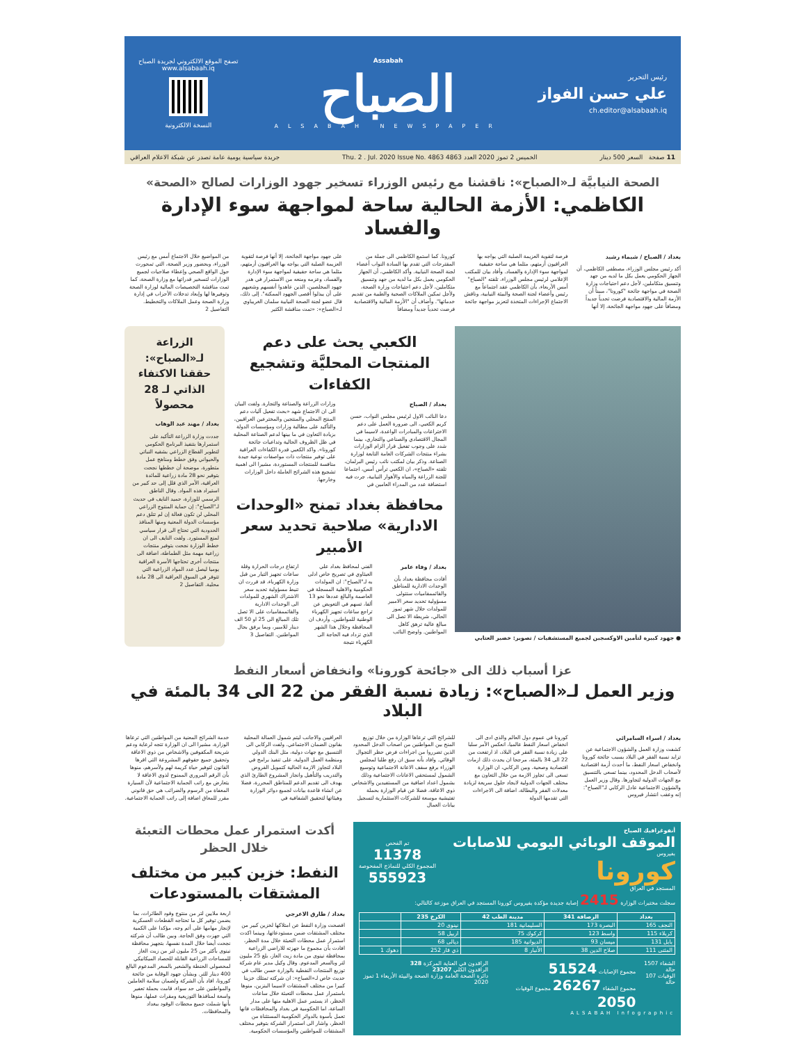رئيس التحرير
علي حسن الفواز
ch.editor@alsabaah.iq
Assabah
الصباح
ALSABAH NEWSPAPER
تصفح الموقع الالكتروني لجريدة الصباح
www.alsabaah.iq
النسخة الالكترونية
11 صفحة السعر 500 دينار الخميس 2 تموز 2020 العدد 4863 Thu. 2 . Jul. 2020 Issue No. 4863 جريدة سياسية يومية عامة تصدر عن شبكة الاعلام العراقي
الصحة النيابيَّة لـ«الصباح»: ناقشنا مع رئيس الوزراء تسخير جهود الوزارات لصالح «الصحة»
الكاظمي: الأزمة الحالية ساحة لمواجهة سوء الإدارة والفساد
بغداد / الصباح / شيماء رشيد
أكد رئيس مجلس الوزراء، مصطفى الكاظمي، أن الجهاز الحكومي يعمل بكل ما لديه من جهد وتنسيق متكاملين، لأجل دعم احتياجات وزارة الصحة في مواجهة جائحة "كورونا"، مبيناً أن الأزمة المالية والاقتصادية فرضت تحدياً جديداً ومضافاً على جهود مواجهة الجائحة، إلا أنها
فرصة لتقوية العزيمة الصلبة التي يواجه بها العراقيون أزمتهم، مثلما هي ساحة حقيقية لمواجهة سوء الإدارة والفساد. وأفاد بيان للمكتب الإعلامي لرئيس مجلس الوزراء، تلقته "الصباح" أمس الأربعاء، بأن الكاظمي عقد اجتماعاً مع رئيس وأعضاء لجنة الصحة والبيئة النيابية، وناقش الاجتماع الإجراءات المتخذة لتعزيز مواجهة جائحة
كورونا. كما استمع الكاظمي الى جملة من المقترحات التي تقدم بها السادة النواب أعضاء لجنة الصحة النيابية. وأكد الكاظمي، أن الجهاز الحكومي يعمل بكل ما لديه من جهد وتنسيق متكاملين، لأجل دعم احتياجات وزارة الصحة، ولأجل تمكين الملاكات الصحية والطبية من تقديم خدماتها". وأضاف أن "الأزمة المالية والاقتصادية فرضت تحدياً جديداً ومضافاً
على جهود مواجهة الجائحة، إلا أنها فرصة لتقوية العزيمة الصلبة التي يواجه بها العراقيون أزمتهم، مثلما هي ساحة حقيقية لمواجهة سوء الإدارة والفساد، وعزمه ومنعه من الاستمرار في هدر جهود المخلصين، الذين عاهدوا أنفسهم وشعبهم على أن يبذلوا أقصى الجهود الممكنة". إلى ذلك، قال عضو لجنة الصحة النيابية سلمان الغريباوي لـ«الصباح»: «تمت مناقشة الكثير
من المواضيع خلال الاجتماع أمس مع رئيس الوزراء، وبحضور وزير الصحة، التي تمحورت حول الواقع الصحي وإعطاء صلاحيات لجميع الوزارات لتسخير قدراتها مع وزارة الصحة، كما تمت مناقشة التخصيصات المالية لوزارة الصحة وتوفيرها لها وإبعاد تدخلات الأحزاب في إدارة وزارة الصحة وعمل الملاكات والتخطيط. التفاصيل 2
● جهود كبيرة لتأمين الاوكسجين لجميع المستشفيات / تصوير: خضير العتابي
الكعبي يحث على دعم المنتجات المحليَّة وتشجيع الكفاءات
بغداد / الصباح
دعا النائب الاول لرئيس مجلس النواب، حسن كريم الكعبي، الى ضرورة العمل على دعم الاختراعات والمبادرات الواعدة، لاسيما في المجال الاقتصادي والصناعي والتجاري، بينما شدد على وجوب تفعيل قرار الزام الوزارات بشراء منتجات الشركات العامة التابعة لوزارة الصناعة. وذكر بيان لمكتب نائب رئيس البرلمان، تلقته «الصباح»، ان الكعبي ترأس أمس، اجتماعا للجنة الزراعة والمياه والأهوار النيابية، جرت فيه استضافة عدد من المدراء العامين في
وزارات الزراعة والصناعة والتجارة. ولفت البيان الى ان الاجتماع شهد «بحث تفعيل آليات دعم المنتج المحلي والمنتجين والمخترعين العراقيين، والتأكيد على مطالبة وزارات ومؤسسات الدولة بزيادة التعاون في ما بينها لدعم الصناعة المحلية في ظل الظروف الحالية وتداعيات جائحة كورونا». واكد الكعبي قدرة الكفاءات العراقية على توفير منتجات ذات مواصفات نوعية جيدة منافسة للمنتجات المستوردة، مشيرا الى اهمية تشجيع هذه الشرائح العاملة داخل الوزارات وخارجها.
محافظة بغداد تمنح «الوحدات الادارية» صلاحية تحديد سعر الأمبير
بغداد / وفاء عامر
أفادت محافظة بغداد بأن الوحدات الادارية للمناطق والقائممقاميات ستتولى مسؤولية تحديد سعر الامبير للمولدات خلال شهر تموز الحالي، شريطة الا تصل الى مبالغ عالية ترهق كاهل المواطنين. واوضح النائب
الفني لمحافظ بغداد علي العيثاوي في تصريح خاص ادلى به لـ"الصباح": ان المولدات الحكومية والاهلية المسجلة في العاصمة والبالغ عددها نحو 13 ألفا، تسهم في التعويض عن تراجع ساعات تجهيز الكهرباء الوطنية للمواطنين. وأردف ان المحافظة وخلال هذا الشهر الذي تزداد فيه الحاجة الى الكهرباء نتيجة
ارتفاع درجات الحرارة وقلة ساعات تجهيز التيار من قبل وزارة الكهرباء، قد قررت ان تنيط مسؤولية تحديد سعر الاشتراك الشهري للمولدات الى الوحدات الادارية والقائممقاميات على الا تصل تلك المبالغ الى 25 او 50 الف دينار للامبير، وبما يرفق بحال المواطنين. التفاصيل 3
الزراعة لـ«الصباح»: حققنا الاكتفاء الذاتي لـ 28 محصولاً
بغداد / مهند عبد الوهاب
جددت وزارة الزراعة التأكيد على استمرارها بتنفيذ البرنامج الحكومي لتطوير القطاع الزراعي بشقيه النباتي والحيواني وفق خطط ومناهج عمل متطورة، موضحة أن خططها نجحت بتوفير نحو 28 مادة زراعية للمائدة العراقية، الأمر الذي قلل إلى حد كبير من استيراد هذه المواد. وقال الناطق الرسمي للوزارة، حميد النايف في حديث لـ"الصباح": إن حماية المنتوج الزراعي المحلي لن تكون فعالة إن لم تتلق دعم مؤسسات الدولة المعنية ومنها المنافذ الحدودية التي تحتاج الى قرار سياسي لمنع المستورد. ولفت النايف الى ان خطط الوزارة نجحت بتوفير منتجات زراعية مهمة مثل الطماطة، اضافة الى منتجات أخرى تحتاجها الأسرة العراقية يوميا ليصل عدد المواد الزراعية التي تتوفر في السوق العراقية الى 28 مادة محلية. التفاصيل 2
عزا أسباب ذلك الى «جائحة كورونا» وانخفاض أسعار النفط
وزير العمل لـ«الصباح»: زيادة نسبة الفقر من 22 الى 34 بالمئة في البلاد
بغداد / اسراء السامرائي
كشفت وزارة العمل والشؤون الاجتماعية عن تزايد نسبة الفقر في البلاد بسبب جائحة كورونا وانخفاض اسعار النفط، ما أحدث أزمة اقتصادية لأصحاب الدخل المحدود، بينما تسعى بالتنسيق مع الجهات الدولية لتجاوزها. وقال وزير العمل والشؤون الاجتماعية عادل الركابي لـ"الصباح": إنه وعقب انتشار فيروس
كورونا في عموم دول العالم والذي ادى الى انخفاض اسعار النفط عالميا، انعكس الأمر سلبا على زيادة نسبة الفقر في البلاد، اذ ارتفعت من 22 الى 34 بالمئة، مرجحا ان يحدث ذلك ازمات اقتصادية وصحية. وبين الركابي، ان الوزارة تسعى الى تجاوز الازمة من خلال التعاون مع مختلف الجهات الدولية لايجاد حلول سريعة لزيادة معدلات الفقر والبطالة، اضافة الى الاجراءات التي تقدمها الدولة
للشرائح التي ترعاها الوزارة من خلال توزيع المنح بين المواطنين من اصحاب الدخل المحدود الذين تضرروا من اجراءات فرض حظر التجوال الوقائي. وافاد بأنه سبق ان رفع طلبا لمجلس الوزراء برفع سقف الاعانة الاجتماعية وتوسيع الشمول لمستحقي الاعانات الاجتماعية وذلك بشمول اعداد اضافية من المستفيدين والاشخاص ذوي الاعاقة، فضلا عن قيام الوزارة بحملة تفتيشية موسعة للشركات الاستثمارية لتسجيل بيانات العمال
العراقيين والاجانب ليتم شمول العمالة المحلية بقانون الضمان الاجتماعي. ولفت الركابي الى التنسيق مع جهات دولية، مثل البنك الدولي ومنظمة العمل الدولية، على تنفيذ برامج في البلاد لتجاوز الازمة الحالية كتمويل القروض والتدريب والتأهيل وانجاز المشروع الطارئ الذي يهدف الى تقديم الدعم للمناطق المحررة، فضلا عن انشاء قاعدة بيانات لجميع دوائر الوزارة وهيئاتها لتحقيق الشفافية في
خدمة الشرائح المعنية من المواطنين التي ترعاها الوزارة، مشيرا الى ان الوزارة تتجه لرعاية ودعم شريحة المكفوفين والاشخاص من ذوي الاعاقة وتحقيق جميع حقوقهم المشروعة التي اقرها القانون لتوفير حياة كريمة لهم ولأسرهم، منوها بأن الرقم المروري الممنوح لذوي الاعاقة لا يتعارض مع راتب الحماية الاجتماعية لأن السيارة المعفاة من الرسوم والضرائب هي حق قانوني مقرر للمعاق اضافة إلى راتب الحماية الاجتماعية.
أنفوغرافيك الصباح
الموقف الوبائي اليومي للاصابات
بفيروس
كورونا
المستجد في العراق
تم الفحص
11378
المجموع الكلي للنماذج المفحوصة
555923
سجلت مختبرات الوزارة 2415 إصابة جديدة مؤكدة بفيروس كورونا المستجد في العراق موزعة كالتالي:
| بغداد | الرصافة 341 | مدينة الطب 42 | الكرخ 235 | |
| --- | --- | --- | --- | --- |
| النجف 165 | البصرة 173 | السليمانية 181 | نينوى 20 | |
| كربلاء 115 | واسط 123 | كركوك 75 | اربيل 58 | |
| بابل 131 | ميسان 93 | الديوانية 185 | ديالى 68 | |
| المثنى 111 | صلاح الدين 38 | الأنبار 8 | ذي قار 252 | دهوك 1 |
الشفاء 1507 حالة
الوفيات 107 حالة
مجموع الإصابات 51524
مجموع الشفاء 26267 مجموع الوفيات 2050
الراقدون في العناية المركزة 328
الراقدون الكلي 23207
دائرة الصحة العامة وزارة الصحة والبيئة الأربعاء 1 تموز 2020
ALSABAH Infographic
أكدت استمرار عمل محطات التعبئة خلال الحظر
النفط: خزين كبير من مختلف المشتقات بالمستودعات
بغداد / طارق الاعرجي
افصحت وزارة النفط عن امتلاكها لخزين كبير من مختلف المشتقات ضمن مستودعاتها، وبينما اكدت استمرار عمل محطات التعبئة خلال مدة الحظر، افادت بأن مجموع ما جهزته للاراضي الزراعية بمحافظة نينوى من مادة زيت الغاز، بلغ 25 مليون لتر وبالسعر المدعوم. وقال وكيل مدير عام شركة توزيع المنتجات النفطية بالوزارة حسن طالب في حديث خاص لـ«الصباح»: ان شركته تمتلك خزينا كبيرا من مختلف المشتقات لاسيما البنزين، منوها باستمرار عمل محطات التعبئة خلال ساعات الحظر، اذ يستمر عمل الاهلية منها على مدار الساعة، اما الحكومية في بغداد والمحافظات فانها تعمل بأسوة بالدوائر الحكومية المستثناة من الحظر، واشار الى استمرار الشركة بتوفير مختلف المشتقات للمواطنين والمؤسسات الحكومية.
اربعة ملايين لتر من منتوج وقود الطائرات، بما يضمن توفير كل ما تحتاجه القطعات العسكرية لإنجاز مهامها على أتم وجه، مؤكدا على الكمية التي جهزت وفق الحاجة. وبين طالب أن شركته نجحت أيضا خلال المدة نفسها، بتجهيز محافظة نينوى بأكثر من 25 مليون لتر من زيت الغاز للمساحات الزراعية القابلة للحصاد الميكانيكي لمحصولي الحنطة والشعير بالسعر المدعوم البالغ 400 دينار للتر. وبشأن جهود الوقاية من جائحة كورونا، افاد بأن الشركة ولضمان سلامة العاملين والمواطنين على حد سواء، قامت بحملة تعفير واسعة لمنافذها التوزيعية ومقرات عملها، منوها بأنها شملت جميع محطات الوقود ببغداد والمحافظات.